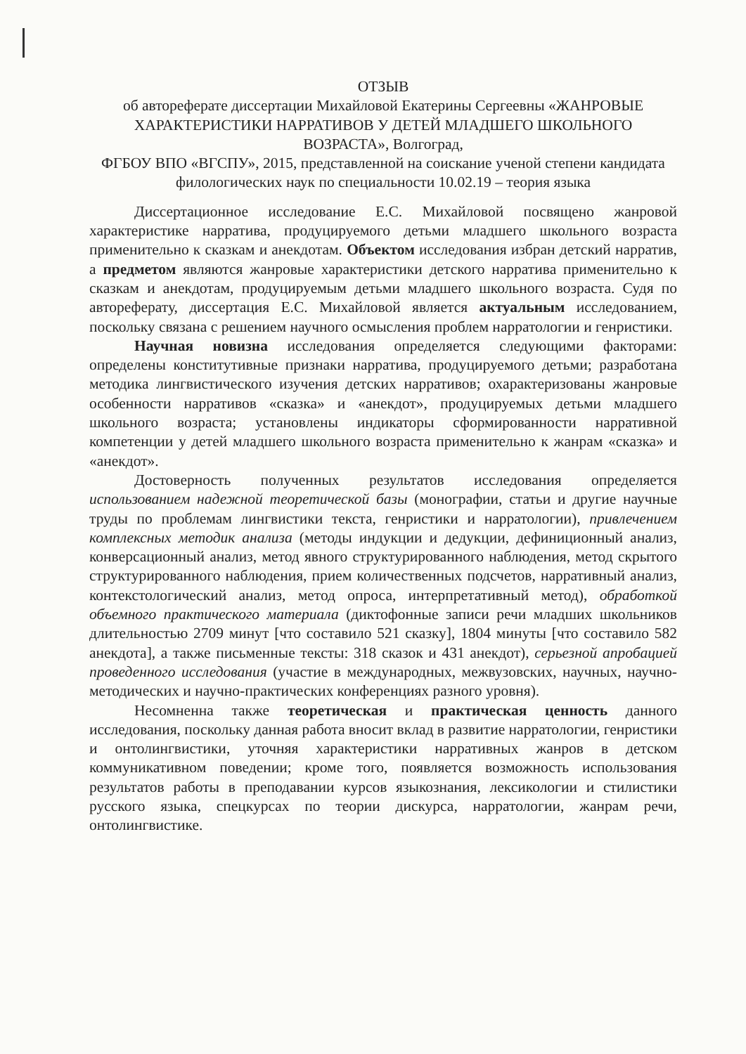ОТЗЫВ
об автореферате диссертации Михайловой Екатерины Сергеевны «ЖАНРОВЫЕ ХАРАКТЕРИСТИКИ НАРРАТИВОВ У ДЕТЕЙ МЛАДШЕГО ШКОЛЬНОГО ВОЗРАСТА», Волгоград,
ФГБОУ ВПО «ВГСПУ», 2015, представленной на соискание ученой степени кандидата филологических наук по специальности 10.02.19 – теория языка
Диссертационное исследование Е.С. Михайловой посвящено жанровой характеристике нарратива, продуцируемого детьми младшего школьного возраста применительно к сказкам и анекдотам. Объектом исследования избран детский нарратив, а предметом являются жанровые характеристики детского нарратива применительно к сказкам и анекдотам, продуцируемым детьми младшего школьного возраста. Судя по автореферату, диссертация Е.С. Михайловой является актуальным исследованием, поскольку связана с решением научного осмысления проблем нарратологии и генристики.
Научная новизна исследования определяется следующими факторами: определены конститутивные признаки нарратива, продуцируемого детьми; разработана методика лингвистического изучения детских нарративов; охарактеризованы жанровые особенности нарративов «сказка» и «анекдот», продуцируемых детьми младшего школьного возраста; установлены индикаторы сформированности нарративной компетенции у детей младшего школьного возраста применительно к жанрам «сказка» и «анекдот».
Достоверность полученных результатов исследования определяется использованием надежной теоретической базы (монографии, статьи и другие научные труды по проблемам лингвистики текста, генристики и нарратологии), привлечением комплексных методик анализа (методы индукции и дедукции, дефиниционный анализ, конверсационный анализ, метод явного структурированного наблюдения, метод скрытого структурированного наблюдения, прием количественных подсчетов, нарративный анализ, контекстологический анализ, метод опроса, интерпретативный метод), обработкой объемного практического материала (диктофонные записи речи младших школьников длительностью 2709 минут [что составило 521 сказку], 1804 минуты [что составило 582 анекдота], а также письменные тексты: 318 сказок и 431 анекдот), серьезной апробацией проведенного исследования (участие в международных, межвузовских, научных, научно-методических и научно-практических конференциях разного уровня).
Несомненна также теоретическая и практическая ценность данного исследования, поскольку данная работа вносит вклад в развитие нарратологии, генристики и онтолингвистики, уточняя характеристики нарративных жанров в детском коммуникативном поведении; кроме того, появляется возможность использования результатов работы в преподавании курсов языкознания, лексикологии и стилистики русского языка, спецкурсах по теории дискурса, нарратологии, жанрам речи, онтолингвистике.